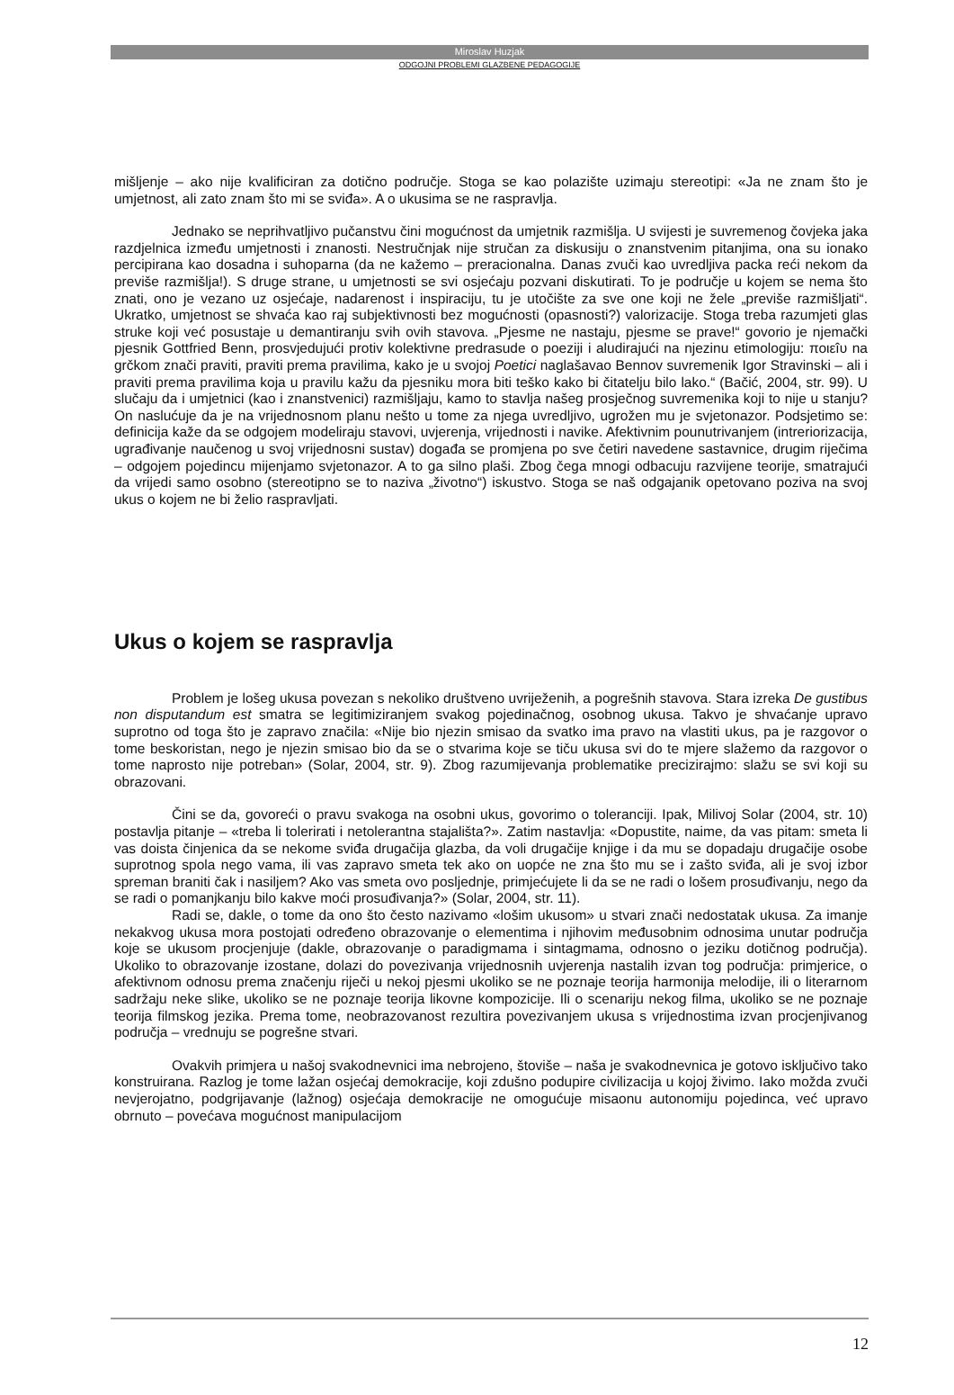Miroslav Huzjak
ODGOJNI PROBLEMI GLAZBENE PEDAGOGIJE
mišljenje – ako nije kvalificiran za dotično područje. Stoga se kao polazište uzimaju stereotipi: «Ja ne znam što je umjetnost, ali zato znam što mi se sviđa». A o ukusima se ne raspravlja.
Jednako se neprihvatljivo pučanstvu čini mogućnost da umjetnik razmišlja. U svijesti je suvremenog čovjeka jaka razdjelnica između umjetnosti i znanosti. Nestručnjak nije stručan za diskusiju o znanstvenim pitanjima, ona su ionako percipirana kao dosadna i suhoparna (da ne kažemo – preracionalna. Danas zvuči kao uvredljiva packa reći nekom da previše razmišlja!). S druge strane, u umjetnosti se svi osjećaju pozvani diskutirati. To je područje u kojem se nema što znati, ono je vezano uz osjećaje, nadarenost i inspiraciju, tu je utočište za sve one koji ne žele „previše razmišljati“. Ukratko, umjetnost se shvaća kao raj subjektivnosti bez mogućnosti (opasnosti?) valorizacije. Stoga treba razumjeti glas struke koji već posustaje u demantiranju svih ovih stavova. „Pjesme ne nastaju, pjesme se prave!“ govorio je njemački pjesnik Gottfried Benn, prosvjedujući protiv kolektivne predrasude o poeziji i aludirajući na njezinu etimologiju: ποιεîυ na grčkom znači praviti, praviti prema pravilima, kako je u svojoj Poetici naglašavao Bennov suvremenik Igor Stravinski – ali i praviti prema pravilima koja u pravilu kažu da pjesniku mora biti teško kako bi čitatelju bilo lako.“ (Bačić, 2004, str. 99). U slučaju da i umjetnici (kao i znanstvenici) razmišljaju, kamo to stavlja našeg prosječnog suvremenika koji to nije u stanju? On naslućuje da je na vrijednosnom planu nešto u tome za njega uvredljivo, ugrožen mu je svjetonazor. Podsjetimo se: definicija kaže da se odgojem modeliraju stavovi, uvjerenja, vrijednosti i navike. Afektivnim pounutrivanjem (intreriorizacija, ugrađivanje naučenog u svoj vrijednosni sustav) događa se promjena po sve četiri navedene sastavnice, drugim riječima – odgojem pojedincu mijenjamo svjetonazor. A to ga silno plaši. Zbog čega mnogi odbacuju razvijene teorije, smatrajući da vrijedi samo osobno (stereotipno se to naziva „životno“) iskustvo. Stoga se naš odgajanik opetovano poziva na svoj ukus o kojem ne bi želio raspravljati.
Ukus o kojem se raspravlja
Problem je lošeg ukusa povezan s nekoliko društveno uvriježenih, a pogrešnih stavova. Stara izreka De gustibus non disputandum est smatra se legitimiziranjem svakog pojedinačnog, osobnog ukusa. Takvo je shvaćanje upravo suprotno od toga što je zapravo značila: «Nije bio njezin smisao da svatko ima pravo na vlastiti ukus, pa je razgovor o tome beskoristan, nego je njezin smisao bio da se o stvarima koje se tiču ukusa svi do te mjere slažemo da razgovor o tome naprosto nije potreban» (Solar, 2004, str. 9). Zbog razumijevanja problematike precizirajmo: slažu se svi koji su obrazovani.
Čini se da, govoreći o pravu svakoga na osobni ukus, govorimo o toleranciji. Ipak, Milivoj Solar (2004, str. 10) postavlja pitanje – «treba li tolerirati i netolerantna stajališta?». Zatim nastavlja: «Dopustite, naime, da vas pitam: smeta li vas doista činjenica da se nekome sviđa drugačija glazba, da voli drugačije knjige i da mu se dopadaju drugačije osobe suprotnog spola nego vama, ili vas zapravo smeta tek ako on uopće ne zna što mu se i zašto sviđa, ali je svoj izbor spreman braniti čak i nasiljem? Ako vas smeta ovo posljednje, primjećujete li da se ne radi o lošem prosuđivanju, nego da se radi o pomanjkanju bilo kakve moći prosuđivanja?» (Solar, 2004, str. 11).
Radi se, dakle, o tome da ono što često nazivamo «lošim ukusom» u stvari znači nedostatak ukusa. Za imanje nekakvog ukusa mora postojati određeno obrazovanje o elementima i njihovim međusobnim odnosima unutar područja koje se ukusom procjenjuje (dakle, obrazovanje o paradigmama i sintagmama, odnosno o jeziku dotičnog područja). Ukoliko to obrazovanje izostane, dolazi do povezivanja vrijednosnih uvjerenja nastalih izvan tog područja: primjerice, o afektivnom odnosu prema značenju riječi u nekoj pjesmi ukoliko se ne poznaje teorija harmonija melodije, ili o literarnom sadržaju neke slike, ukoliko se ne poznaje teorija likovne kompozicije. Ili o scenariju nekog filma, ukoliko se ne poznaje teorija filmskog jezika. Prema tome, neobrazovanost rezultira povezivanjem ukusa s vrijednostima izvan procjenjivanog područja – vrednuju se pogrešne stvari.
Ovakvih primjera u našoj svakodnevnici ima nebrojeno, štoviše – naša je svakodnevnica je gotovo isključivo tako konstruirana. Razlog je tome lažan osjećaj demokracije, koji zdušno podupire civilizacija u kojoj živimo. Iako možda zvuči nevjerojatno, podgrijavanje (lažnog) osjećaja demokracije ne omogućuje misaonu autonomiju pojedinca, već upravo obrnuto – povećava mogućnost manipulacijom
12